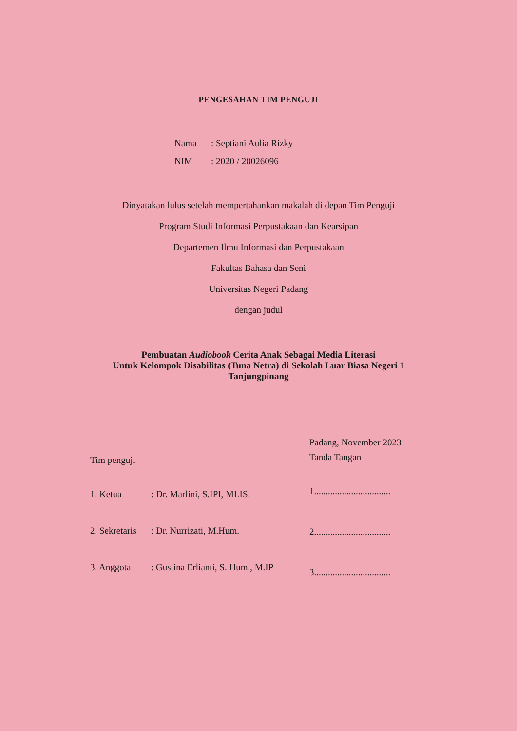PENGESAHAN TIM PENGUJI
Nama: Septiani Aulia Rizky
NIM: 2020 / 20026096
Dinyatakan lulus setelah mempertahankan makalah di depan Tim Penguji
Program Studi Informasi Perpustakaan dan Kearsipan
Departemen Ilmu Informasi dan Perpustakaan
Fakultas Bahasa dan Seni
Universitas Negeri Padang
dengan judul
Pembuatan Audiobook Cerita Anak Sebagai Media Literasi
Untuk Kelompok Disabilitas (Tuna Netra) di Sekolah Luar Biasa Negeri 1
Tanjungpinang
Tim penguji
1. Ketua : Dr. Marlini, S.IPI, MLIS.
2. Sekretaris
: Dr. Nurrizati, M.Hum.
3. Anggota : Gustina Erlianti, S. Hum., M.IP
Padang, November 2023
Tanda Tangan
1.................................
2.................................
3.................................